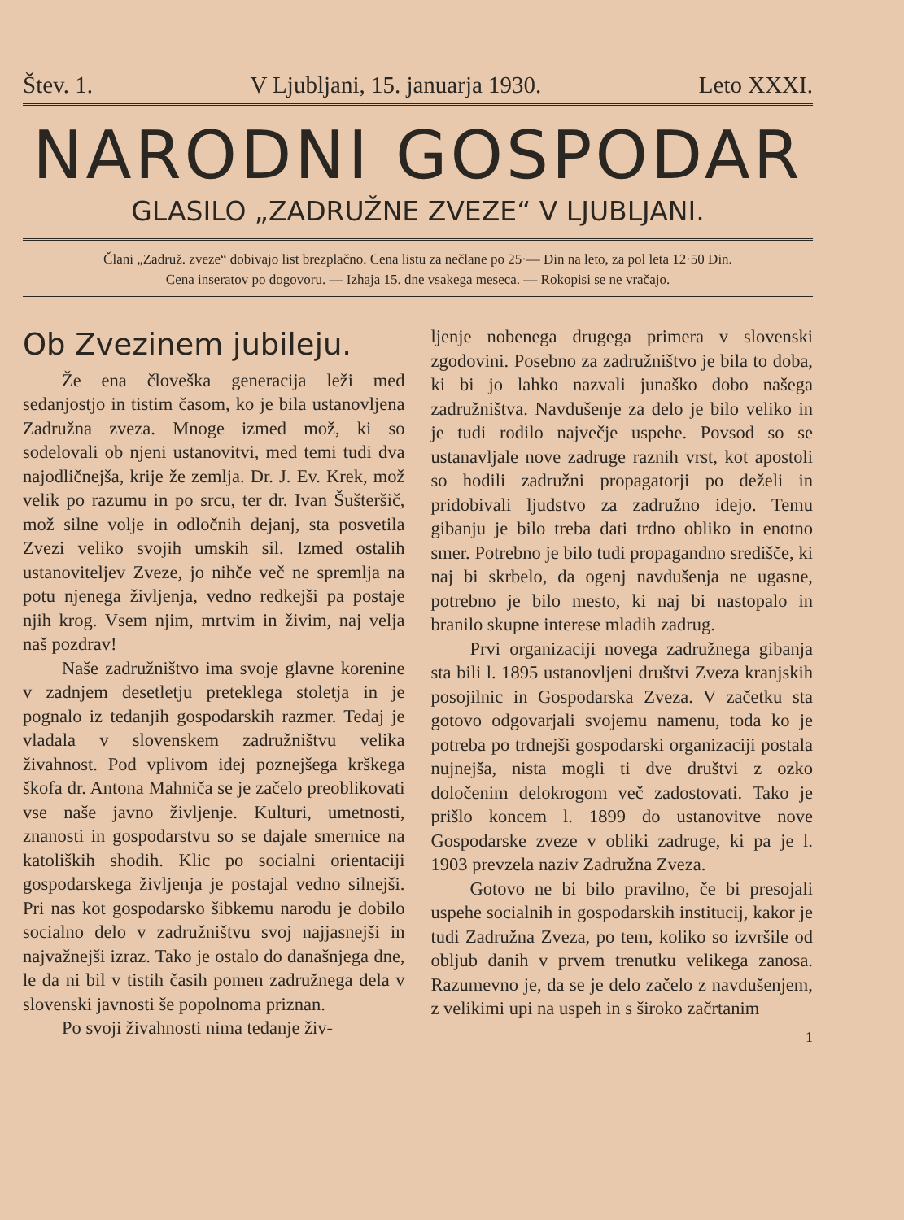Štev. 1. V Ljubljani, 15. januarja 1930. Leto XXXI.
NARODNI GOSPODAR
GLASILO „ZADRUŽNE ZVEZE“ V LJUBLJANI.
Člani „Zadruž. zveze“ dobivajo list brezplačno. Cena listu za nečlane po 25·— Din na leto, za pol leta 12·50 Din.
Cena inseratov po dogovoru. — Izhaja 15. dne vsakega meseca. — Rokopisi se ne vračajo.
Ob Zvezinem jubileju.
Že ena človeška generacija leži med sedanjostjo in tistim časom, ko je bila ustanovljena Zadružna zveza. Mnoge izmed mož, ki so sodelovali ob njeni ustanovitvi, med temi tudi dva najodličnejša, krije že zemlja. Dr. J. Ev. Krek, mož velik po razumu in po srcu, ter dr. Ivan Šušteršič, mož silne volje in odločnih dejanj, sta posvetila Zvezi veliko svojih umskih sil. Izmed ostalih ustanoviteljev Zveze, jo nihče več ne spremlja na potu njenega življenja, vedno redkejši pa postaje njih krog. Vsem njim, mrtvim in živim, naj velja naš pozdrav!
Naše zadružništvo ima svoje glavne korenine v zadnjem desetletju preteklega stoletja in je pognalo iz tedanjih gospodarskih razmer. Tedaj je vladala v slovenskem zadružništvu velika živahnost. Pod vplivom idej poznejšega krškega škofa dr. Antona Mahniča se je začelo preoblikovati vse naše javno življenje. Kulturi, umetnosti, znanosti in gospodarstvu so se dajale smernice na katoliških shodih. Klic po socialni orientaciji gospodarskega življenja je postajal vedno silnejši. Pri nas kot gospodarsko šibkemu narodu je dobilo socialno delo v zadružništvu svoj najjasnejši in najvažnejši izraz. Tako je ostalo do današnjega dne, le da ni bil v tistih časih pomen zadružnega dela v slovenski javnosti še popolnoma priznan.
Po svoji živahnosti nima tedanje živ-
ljenje nobenega drugega primera v slovenski zgodovini. Posebno za zadružništvo je bila to doba, ki bi jo lahko nazvali junaško dobo našega zadružništva. Navdušenje za delo je bilo veliko in je tudi rodilo največje uspehe. Povsod so se ustanavljale nove zadruge raznih vrst, kot apostoli so hodili zadružni propagatorji po deželi in pridobivali ljudstvo za zadružno idejo. Temu gibanju je bilo treba dati trdno obliko in enotno smer. Potrebno je bilo tudi propagandno središče, ki naj bi skrbelo, da ogenj navdušenja ne ugasne, potrebno je bilo mesto, ki naj bi nastopalo in branilo skupne interese mladih zadrug.
Prvi organizaciji novega zadružnega gibanja sta bili l. 1895 ustanovljeni društvi Zveza kranjskih posojilnic in Gospodarska Zveza. V začetku sta gotovo odgovarjali svojemu namenu, toda ko je potreba po trdnejši gospodarski organizaciji postala nujnejša, nista mogli ti dve društvi z ozko določenim delokrogom več zadostovati. Tako je prišlo koncem l. 1899 do ustanovitve nove Gospodarske zveze v obliki zadruge, ki pa je l. 1903 prevzela naziv Zadružna Zveza.
Gotovo ne bi bilo pravilno, če bi presojali uspehe socialnih in gospodarskih institucij, kakor je tudi Zadružna Zveza, po tem, koliko so izvršile od obljub danih v prvem trenutku velikega zanosa. Razumevno je, da se je delo začelo z navdušenjem, z velikimi upi na uspeh in s široko začrtanim
1